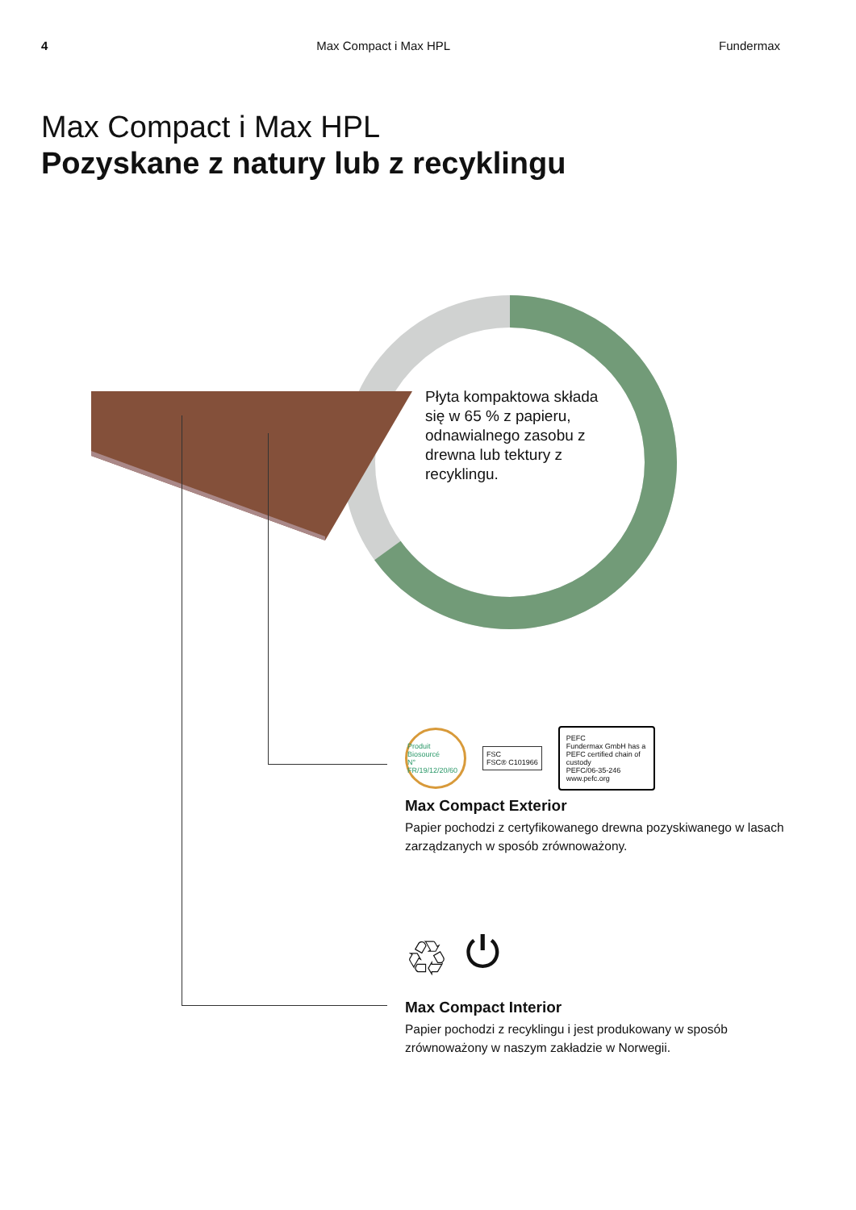4 Max Compact i Max HPL Fundermax
Max Compact i Max HPL
Pozyskane z natury lub z recyklingu
Płyta kompaktowa składa się w 65 % z papieru, odnawialnego zasobu z drewna lub tektury z recyklingu.
Produit Biosourcé
N° FR/19/12/20/60 FSC
FSC® C101966 PEFC
Fundermax GmbH has a PEFC certified chain of custody
PEFC/06-35-246 www.pefc.org
Max Compact Exterior
Papier pochodzi z certyfikowanego drewna pozyskiwanego w lasach zarządzanych w sposób zrównoważony.
♲ ⏻
Max Compact Interior
Papier pochodzi z recyklingu i jest produkowany w sposób zrównoważony w naszym zakładzie w Norwegii.